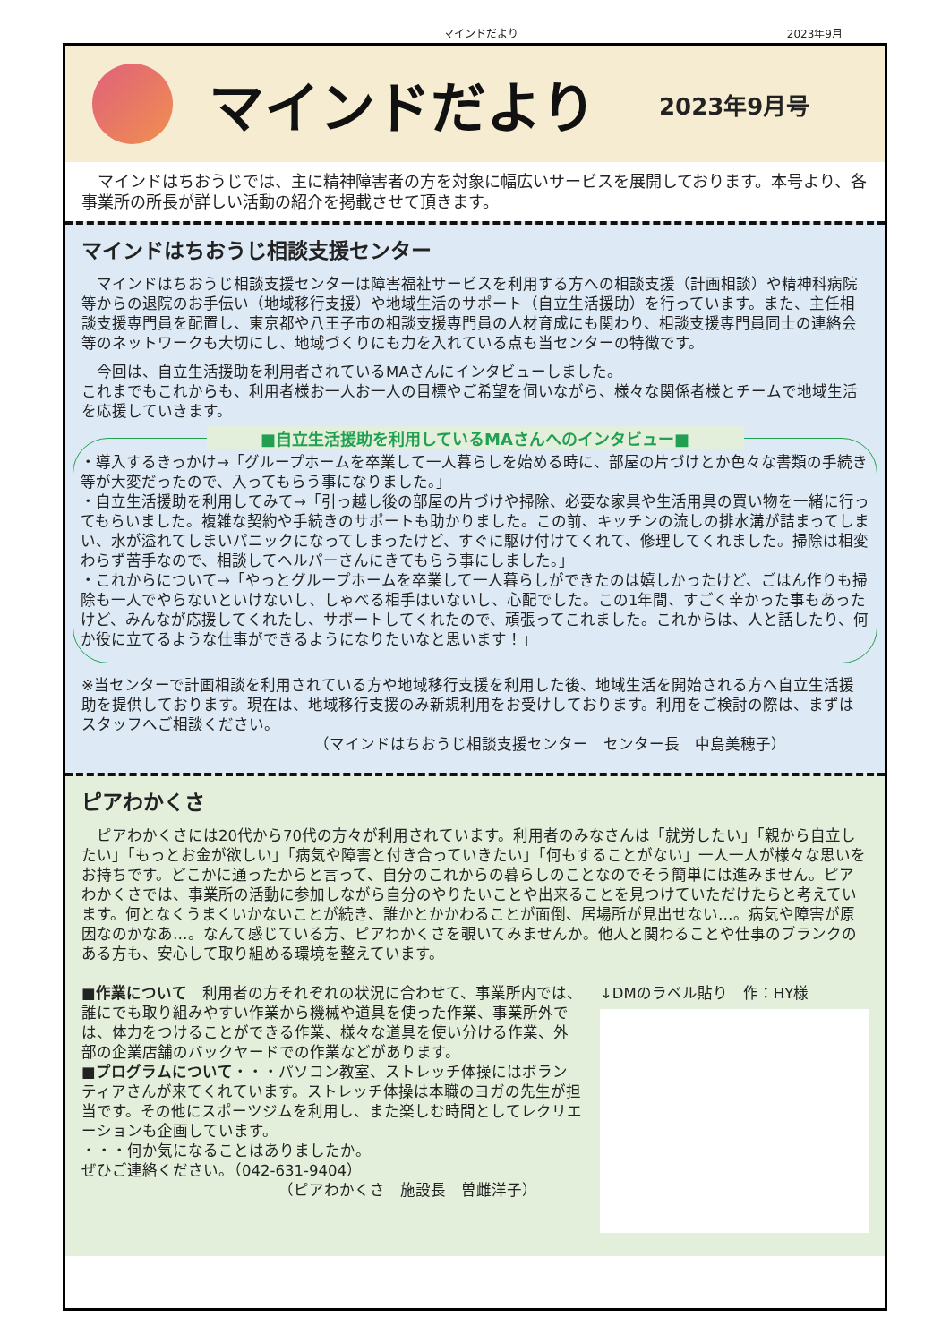マインドだより 2023年9月
マインドだより
2023年9月号
　マインドはちおうじでは、主に精神障害者の方を対象に幅広いサービスを展開しております。本号より、各事業所の所長が詳しい活動の紹介を掲載させて頂きます。
マインドはちおうじ相談支援センター
　マインドはちおうじ相談支援センターは障害福祉サービスを利用する方への相談支援（計画相談）や精神科病院等からの退院のお手伝い（地域移行支援）や地域生活のサポート（自立生活援助）を行っています。また、主任相談支援専門員を配置し、東京都や八王子市の相談支援専門員の人材育成にも関わり、相談支援専門員同士の連絡会等のネットワークも大切にし、地域づくりにも力を入れている点も当センターの特徴です。
　今回は、自立生活援助を利用者されているMAさんにインタビューしました。
これまでもこれからも、利用者様お一人お一人の目標やご希望を伺いながら、様々な関係者様とチームで地域生活を応援していきます。
■自立生活援助を利用しているMAさんへのインタビュー■
・導入するきっかけ→「グループホームを卒業して一人暮らしを始める時に、部屋の片づけとか色々な書類の手続き等が大変だったので、入ってもらう事になりました。」
・自立生活援助を利用してみて→「引っ越し後の部屋の片づけや掃除、必要な家具や生活用具の買い物を一緒に行ってもらいました。複雑な契約や手続きのサポートも助かりました。この前、キッチンの流しの排水溝が詰まってしまい、水が溢れてしまいパニックになってしまったけど、すぐに駆け付けてくれて、修理してくれました。掃除は相変わらず苦手なので、相談してヘルパーさんにきてもらう事にしました。」
・これからについて→「やっとグループホームを卒業して一人暮らしができたのは嬉しかったけど、ごはん作りも掃除も一人でやらないといけないし、しゃべる相手はいないし、心配でした。この1年間、すごく辛かった事もあったけど、みんなが応援してくれたし、サポートしてくれたので、頑張ってこれました。これからは、人と話したり、何か役に立てるような仕事ができるようになりたいなと思います！」
※当センターで計画相談を利用されている方や地域移行支援を利用した後、地域生活を開始される方へ自立生活援助を提供しております。現在は、地域移行支援のみ新規利用をお受けしております。利用をご検討の際は、まずはスタッフへご相談ください。
（マインドはちおうじ相談支援センター　センター長　中島美穂子）
ピアわかくさ
　ピアわかくさには20代から70代の方々が利用されています。利用者のみなさんは「就労したい」「親から自立したい」「もっとお金が欲しい」「病気や障害と付き合っていきたい」「何もすることがない」一人一人が様々な思いをお持ちです。どこかに通ったからと言って、自分のこれからの暮らしのことなのでそう簡単には進みません。ピアわかくさでは、事業所の活動に参加しながら自分のやりたいことや出来ることを見つけていただけたらと考えています。何となくうまくいかないことが続き、誰かとかかわることが面倒、居場所が見出せない…。病気や障害が原因なのかなあ…。なんて感じている方、ピアわかくさを覗いてみませんか。他人と関わることや仕事のブランクのある方も、安心して取り組める環境を整えています。
■作業について　利用者の方それぞれの状況に合わせて、事業所内では、誰にでも取り組みやすい作業から機械や道具を使った作業、事業所外では、体力をつけることができる作業、様々な道具を使い分ける作業、外部の企業店舗のバックヤードでの作業などがあります。
■プログラムについて・・・パソコン教室、ストレッチ体操にはボランティアさんが来てくれています。ストレッチ体操は本職のヨガの先生が担当です。その他にスポーツジムを利用し、また楽しむ時間としてレクリエーションも企画しています。
・・・何か気になることはありましたか。
ぜひご連絡ください。（042-631-9404）
（ピアわかくさ　施設長　曽雌洋子）
↓DMのラベル貼り　作：HY様